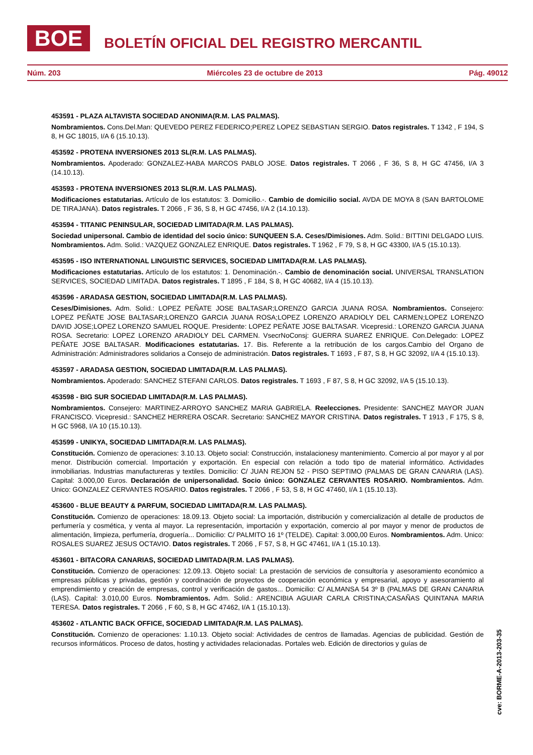BOE BOLETÍN OFICIAL DEL REGISTRO MERCANTIL
Núm. 203 Miércoles 23 de octubre de 2013 Pág. 49012
453591 - PLAZA ALTAVISTA SOCIEDAD ANONIMA(R.M. LAS PALMAS).
Nombramientos. Cons.Del.Man: QUEVEDO PEREZ FEDERICO;PEREZ LOPEZ SEBASTIAN SERGIO. Datos registrales. T 1342 , F 194, S 8, H GC 18015, I/A 6 (15.10.13).
453592 - PROTENA INVERSIONES 2013 SL(R.M. LAS PALMAS).
Nombramientos. Apoderado: GONZALEZ-HABA MARCOS PABLO JOSE. Datos registrales. T 2066 , F 36, S 8, H GC 47456, I/A 3 (14.10.13).
453593 - PROTENA INVERSIONES 2013 SL(R.M. LAS PALMAS).
Modificaciones estatutarias. Artículo de los estatutos: 3. Domicilio.-. Cambio de domicilio social. AVDA DE MOYA 8 (SAN BARTOLOME DE TIRAJANA). Datos registrales. T 2066 , F 36, S 8, H GC 47456, I/A 2 (14.10.13).
453594 - TITANIC PENINSULAR, SOCIEDAD LIMITADA(R.M. LAS PALMAS).
Sociedad unipersonal. Cambio de identidad del socio único: SUNQUEEN S.A. Ceses/Dimisiones. Adm. Solid.: BITTINI DELGADO LUIS. Nombramientos. Adm. Solid.: VAZQUEZ GONZALEZ ENRIQUE. Datos registrales. T 1962 , F 79, S 8, H GC 43300, I/A 5 (15.10.13).
453595 - ISO INTERNATIONAL LINGUISTIC SERVICES, SOCIEDAD LIMITADA(R.M. LAS PALMAS).
Modificaciones estatutarias. Artículo de los estatutos: 1. Denominación.-. Cambio de denominación social. UNIVERSAL TRANSLATION SERVICES, SOCIEDAD LIMITADA. Datos registrales. T 1895 , F 184, S 8, H GC 40682, I/A 4 (15.10.13).
453596 - ARADASA GESTION, SOCIEDAD LIMITADA(R.M. LAS PALMAS).
Ceses/Dimisiones. Adm. Solid.: LOPEZ PEÑATE JOSE BALTASAR;LORENZO GARCIA JUANA ROSA. Nombramientos. Consejero: LOPEZ PEÑATE JOSE BALTASAR;LORENZO GARCIA JUANA ROSA;LOPEZ LORENZO ARADIOLY DEL CARMEN;LOPEZ LORENZO DAVID JOSE;LOPEZ LORENZO SAMUEL ROQUE. Presidente: LOPEZ PEÑATE JOSE BALTASAR. Vicepresid.: LORENZO GARCIA JUANA ROSA. Secretario: LOPEZ LORENZO ARADIOLY DEL CARMEN. VsecrNoConsj: GUERRA SUAREZ ENRIQUE. Con.Delegado: LOPEZ PEÑATE JOSE BALTASAR. Modificaciones estatutarias. 17. Bis. Referente a la retribución de los cargos.Cambio del Organo de Administración: Administradores solidarios a Consejo de administración. Datos registrales. T 1693 , F 87, S 8, H GC 32092, I/A 4 (15.10.13).
453597 - ARADASA GESTION, SOCIEDAD LIMITADA(R.M. LAS PALMAS).
Nombramientos. Apoderado: SANCHEZ STEFANI CARLOS. Datos registrales. T 1693 , F 87, S 8, H GC 32092, I/A 5 (15.10.13).
453598 - BIG SUR SOCIEDAD LIMITADA(R.M. LAS PALMAS).
Nombramientos. Consejero: MARTINEZ-ARROYO SANCHEZ MARIA GABRIELA. Reelecciones. Presidente: SANCHEZ MAYOR JUAN FRANCISCO. Vicepresid.: SANCHEZ HERRERA OSCAR. Secretario: SANCHEZ MAYOR CRISTINA. Datos registrales. T 1913 , F 175, S 8, H GC 5968, I/A 10 (15.10.13).
453599 - UNIKYA, SOCIEDAD LIMITADA(R.M. LAS PALMAS).
Constitución. Comienzo de operaciones: 3.10.13. Objeto social: Construcción, instalacionesy mantenimiento. Comercio al por mayor y al por menor. Distribución comercial. Importación y exportación. En especial con relación a todo tipo de material informático. Actividades inmobiliarias. Industrias manufactureras y textiles. Domicilio: C/ JUAN REJON 52 - PISO SEPTIMO (PALMAS DE GRAN CANARIA (LAS). Capital: 3.000,00 Euros. Declaración de unipersonalidad. Socio único: GONZALEZ CERVANTES ROSARIO. Nombramientos. Adm. Unico: GONZALEZ CERVANTES ROSARIO. Datos registrales. T 2066 , F 53, S 8, H GC 47460, I/A 1 (15.10.13).
453600 - BLUE BEAUTY & PARFUM, SOCIEDAD LIMITADA(R.M. LAS PALMAS).
Constitución. Comienzo de operaciones: 18.09.13. Objeto social: La importación, distribución y comercialización al detalle de productos de perfumería y cosmética, y venta al mayor. La representación, importación y exportación, comercio al por mayor y menor de productos de alimentación, limpieza, perfumería, droguería... Domicilio: C/ PALMITO 16 1º (TELDE). Capital: 3.000,00 Euros. Nombramientos. Adm. Unico: ROSALES SUAREZ JESUS OCTAVIO. Datos registrales. T 2066 , F 57, S 8, H GC 47461, I/A 1 (15.10.13).
453601 - BITACORA CANARIAS, SOCIEDAD LIMITADA(R.M. LAS PALMAS).
Constitución. Comienzo de operaciones: 12.09.13. Objeto social: La prestación de servicios de consultoría y asesoramiento económico a empresas públicas y privadas, gestión y coordinación de proyectos de cooperación económica y empresarial, apoyo y asesoramiento al emprendimiento y creación de empresas, control y verificación de gastos... Domicilio: C/ ALMANSA 54 3º B (PALMAS DE GRAN CANARIA (LAS). Capital: 3.010,00 Euros. Nombramientos. Adm. Solid.: ARENCIBIA AGUIAR CARLA CRISTINA;CASAÑAS QUINTANA MARIA TERESA. Datos registrales. T 2066 , F 60, S 8, H GC 47462, I/A 1 (15.10.13).
453602 - ATLANTIC BACK OFFICE, SOCIEDAD LIMITADA(R.M. LAS PALMAS).
Constitución. Comienzo de operaciones: 1.10.13. Objeto social: Actividades de centros de llamadas. Agencias de publicidad. Gestión de recursos informáticos. Proceso de datos, hosting y actividades relacionadas. Portales web. Edición de directorios y guías de
cve: BORME-A-2013-203-35